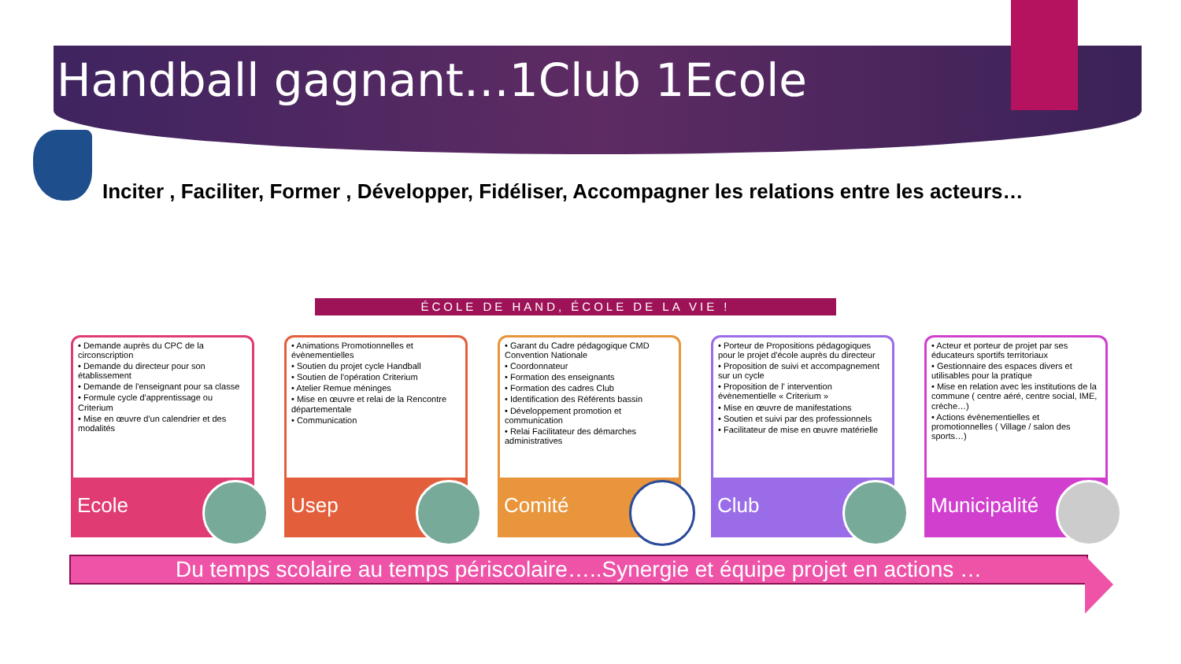Handball gagnant…1Club 1Ecole
Inciter , Faciliter, Former , Développer, Fidéliser, Accompagner les relations entre les acteurs…
ÉCOLE DE HAND, ÉCOLE DE LA VIE !
• Demande auprès du CPC de la circonscription
• Demande du directeur pour son établissement
• Demande de l'enseignant pour sa classe
• Formule cycle d'apprentissage ou Criterium
• Mise en œuvre d'un calendrier et des modalités
Ecole
• Animations Promotionnelles et évènementielles
• Soutien du projet cycle Handball
• Soutien de l'opération Criterium
• Atelier Remue méninges
• Mise en œuvre et relai de la Rencontre départementale
• Communication
Usep
• Garant du Cadre pédagogique CMD Convention Nationale
• Coordonnateur
• Formation des enseignants
• Formation des cadres Club
• Identification des Référents bassin
• Développement promotion et communication
• Relai Facilitateur des démarches administratives
Comité
• Porteur de Propositions pédagogiques pour le projet d'école auprès du directeur
• Proposition de suivi et accompagnement sur un cycle
• Proposition de l' intervention évènementielle « Criterium »
• Mise en œuvre de manifestations
• Soutien et suivi par des professionnels
• Facilitateur de mise en œuvre matérielle
Club
• Acteur et porteur de projet par ses éducateurs sportifs territoriaux
• Gestionnaire des espaces divers et utilisables pour la pratique
• Mise en relation avec les institutions de la commune ( centre aéré, centre social, IME, crèche…)
• Actions évènementielles et promotionnelles ( Village / salon des sports…)
Municipalité
Du temps scolaire au temps périscolaire…..Synergie et équipe projet en actions …